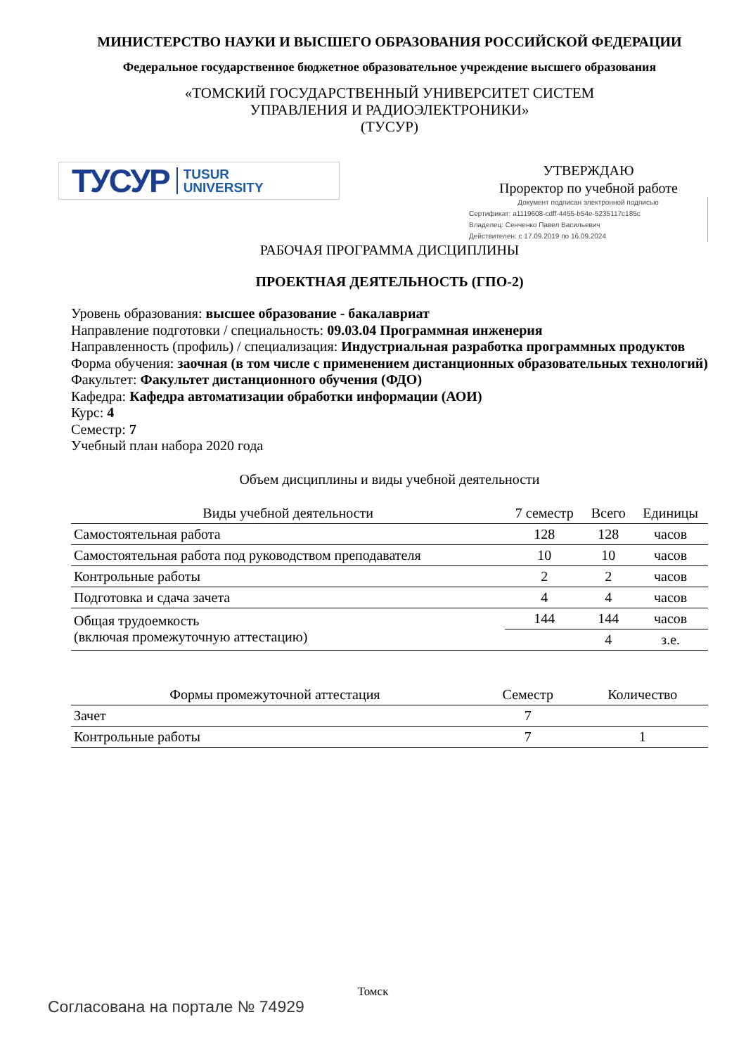МИНИСТЕРСТВО НАУКИ И ВЫСШЕГО ОБРАЗОВАНИЯ РОССИЙСКОЙ ФЕДЕРАЦИИ
Федеральное государственное бюджетное образовательное учреждение высшего образования
«ТОМСКИЙ ГОСУДАРСТВЕННЫЙ УНИВЕРСИТЕТ СИСТЕМ
УПРАВЛЕНИЯ И РАДИОЭЛЕКТРОНИКИ»
(ТУСУР)
ТУСУР TUSUR
UNIVERSITY
УТВЕРЖДАЮ
Проректор по учебной работе
Документ подписан электронной подписью
Сертификат: a1119608-cdff-4455-b54e-5235117c185c
Владелец: Сенченко Павел Васильевич
Действителен: с 17.09.2019 по 16.09.2024
РАБОЧАЯ ПРОГРАММА ДИСЦИПЛИНЫ
ПРОЕКТНАЯ ДЕЯТЕЛЬНОСТЬ (ГПО-2)
Уровень образования: высшее образование - бакалавриат
Направление подготовки / специальность: 09.03.04 Программная инженерия
Направленность (профиль) / специализация: Индустриальная разработка программных продуктов
Форма обучения: заочная (в том числе с применением дистанционных образовательных технологий)
Факультет: Факультет дистанционного обучения (ФДО)
Кафедра: Кафедра автоматизации обработки информации (АОИ)
Курс: 4
Семестр: 7
Учебный план набора 2020 года
Объем дисциплины и виды учебной деятельности
| Виды учебной деятельности | 7 семестр | Всего | Единицы |
| --- | --- | --- | --- |
| Самостоятельная работа | 128 | 128 | часов |
| Самостоятельная работа под руководством преподавателя | 10 | 10 | часов |
| Контрольные работы | 2 | 2 | часов |
| Подготовка и сдача зачета | 4 | 4 | часов |
| Общая трудоемкость (включая промежуточную аттестацию) | 144 | 144 | часов |
| | | 4 | з.е. |
| Формы промежуточной аттестация | Семестр | Количество |
| --- | --- | --- |
| Зачет | 7 | |
| Контрольные работы | 7 | 1 |
Томск
Согласована на портале № 74929